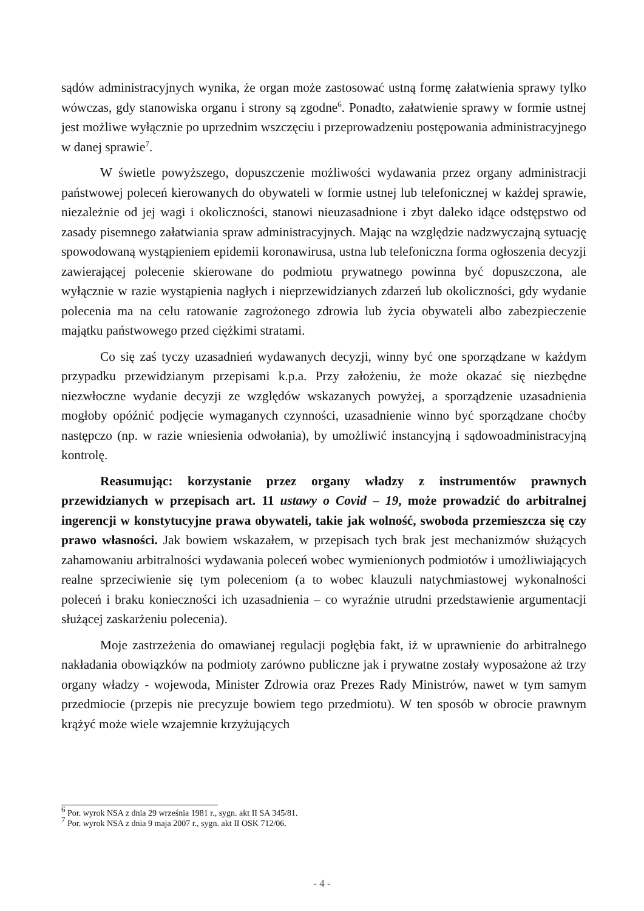sądów administracyjnych wynika, że organ może zastosować ustną formę załatwienia sprawy tylko wówczas, gdy stanowiska organu i strony są zgodne<sup>6</sup>. Ponadto, załatwienie sprawy w formie ustnej jest możliwe wyłącznie po uprzednim wszczęciu i przeprowadzeniu postępowania administracyjnego w danej sprawie<sup>7</sup>.
W świetle powyższego, dopuszczenie możliwości wydawania przez organy administracji państwowej poleceń kierowanych do obywateli w formie ustnej lub telefonicznej w każdej sprawie, niezależnie od jej wagi i okoliczności, stanowi nieuzasadnione i zbyt daleko idące odstępstwo od zasady pisemnego załatwiania spraw administracyjnych. Mając na względzie nadzwyczajną sytuację spowodowaną wystąpieniem epidemii koronawirusa, ustna lub telefoniczna forma ogłoszenia decyzji zawierającej polecenie skierowane do podmiotu prywatnego powinna być dopuszczona, ale wyłącznie w razie wystąpienia nagłych i nieprzewidzianych zdarzeń lub okoliczności, gdy wydanie polecenia ma na celu ratowanie zagrożonego zdrowia lub życia obywateli albo zabezpieczenie majątku państwowego przed ciężkimi stratami.
Co się zaś tyczy uzasadnień wydawanych decyzji, winny być one sporządzane w każdym przypadku przewidzianym przepisami k.p.a. Przy założeniu, że może okazać się niezbędne niezwłoczne wydanie decyzji ze względów wskazanych powyżej, a sporządzenie uzasadnienia mogłoby opóźnić podjęcie wymaganych czynności, uzasadnienie winno być sporządzane choćby następczo (np. w razie wniesienia odwołania), by umożliwić instancyjną i sądowoadministracyjną kontrolę.
Reasumując: korzystanie przez organy władzy z instrumentów prawnych przewidzianych w przepisach art. 11 ustawy o Covid – 19, może prowadzić do arbitralnej ingerencji w konstytucyjne prawa obywateli, takie jak wolność, swoboda przemieszcza się czy prawo własności. Jak bowiem wskazałem, w przepisach tych brak jest mechanizmów służących zahamowaniu arbitralności wydawania poleceń wobec wymienionych podmiotów i umożliwiających realne sprzeciwienie się tym poleceniom (a to wobec klauzuli natychmiastowej wykonalności poleceń i braku konieczności ich uzasadnienia – co wyraźnie utrudni przedstawienie argumentacji służącej zaskarżeniu polecenia).
Moje zastrzeżenia do omawianej regulacji pogłębia fakt, iż w uprawnienie do arbitralnego nakładania obowiązków na podmioty zarówno publiczne jak i prywatne zostały wyposażone aż trzy organy władzy - wojewoda, Minister Zdrowia oraz Prezes Rady Ministrów, nawet w tym samym przedmiocie (przepis nie precyzuje bowiem tego przedmiotu). W ten sposób w obrocie prawnym krążyć może wiele wzajemnie krzyżujących
<sup>6</sup> Por. wyrok NSA z dnia 29 września 1981 r., sygn. akt II SA 345/81.
<sup>7</sup> Por. wyrok NSA z dnia 9 maja 2007 r., sygn. akt II OSK 712/06.
- 4 -